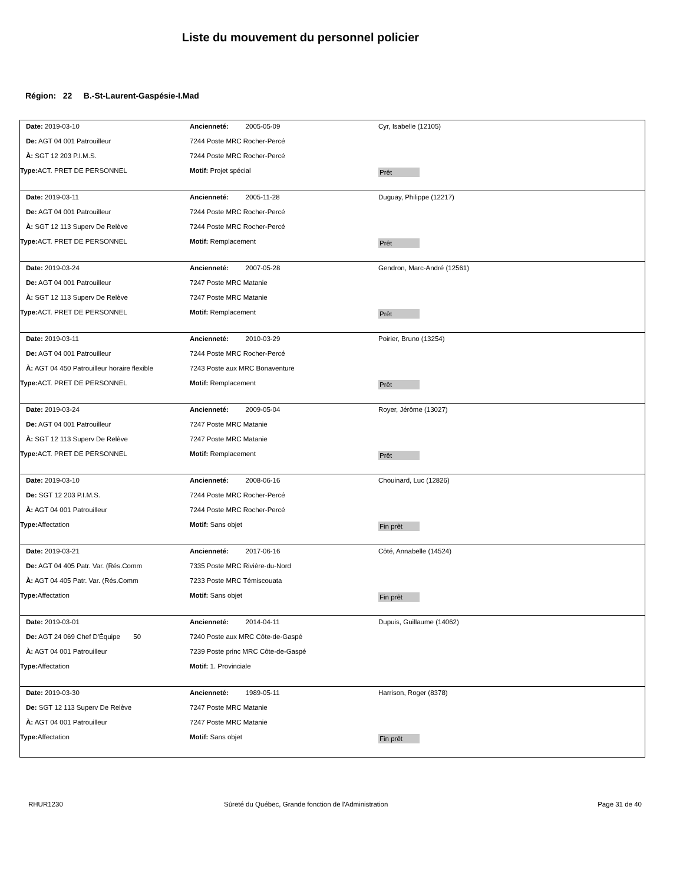Liste du mouvement du personnel policier
Région: 22 B.-St-Laurent-Gaspésie-I.Mad
Date: 2019-03-10 Ancienneté: 2005-05-09 Cyr, Isabelle (12105)
De: AGT 04 001 Patrouilleur 7244 Poste MRC Rocher-Percé
À: SGT 12 203 P.I.M.S. 7244 Poste MRC Rocher-Percé
Type: ACT. PRET DE PERSONNEL Motif: Projet spécial
Prêt
Date: 2019-03-11 Ancienneté: 2005-11-28 Duguay, Philippe (12217)
De: AGT 04 001 Patrouilleur 7244 Poste MRC Rocher-Percé
À: SGT 12 113 Superv De Relève 7244 Poste MRC Rocher-Percé
Type: ACT. PRET DE PERSONNEL Motif: Remplacement
Prêt
Date: 2019-03-24 Ancienneté: 2007-05-28 Gendron, Marc-André (12561)
De: AGT 04 001 Patrouilleur 7247 Poste MRC Matanie
À: SGT 12 113 Superv De Relève 7247 Poste MRC Matanie
Type: ACT. PRET DE PERSONNEL Motif: Remplacement
Prêt
Date: 2019-03-11 Ancienneté: 2010-03-29 Poirier, Bruno (13254)
De: AGT 04 001 Patrouilleur 7244 Poste MRC Rocher-Percé
À: AGT 04 450 Patrouilleur horaire flexible
7243 Poste aux MRC Bonaventure
Type: ACT. PRET DE PERSONNEL Motif: Remplacement
Prêt
Date: 2019-03-24 Ancienneté: 2009-05-04 Royer, Jérôme (13027)
De: AGT 04 001 Patrouilleur 7247 Poste MRC Matanie
À: SGT 12 113 Superv De Relève 7247 Poste MRC Matanie
Type: ACT. PRET DE PERSONNEL Motif: Remplacement
Prêt
Date: 2019-03-10 Ancienneté: 2008-06-16 Chouinard, Luc (12826)
De: SGT 12 203 P.I.M.S. 7244 Poste MRC Rocher-Percé
À: AGT 04 001 Patrouilleur 7244 Poste MRC Rocher-Percé
Type: Affectation Motif: Sans objet
Fin prêt
Date: 2019-03-21 Ancienneté: 2017-06-16 Côté, Annabelle (14524)
De: AGT 04 405 Patr. Var. (Rés.Comm 7335 Poste MRC Rivière-du-Nord
À: AGT 04 405 Patr. Var. (Rés.Comm 7233 Poste MRC Témiscouata
Type: Affectation Motif: Sans objet
Fin prêt
Date: 2019-03-01 Ancienneté: 2014-04-11 Dupuis, Guillaume (14062)
De: AGT 24 069 Chef D'Équipe 50 7240 Poste aux MRC Côte-de-Gaspé
À: AGT 04 001 Patrouilleur 7239 Poste princ MRC Côte-de-Gaspé
Type: Affectation Motif: 1. Provinciale
Date: 2019-03-30 Ancienneté: 1989-05-11 Harrison, Roger (8378)
De: SGT 12 113 Superv De Relève 7247 Poste MRC Matanie
À: AGT 04 001 Patrouilleur 7247 Poste MRC Matanie
Type: Affectation Motif: Sans objet
Fin prêt
RHUR1230 Sûreté du Québec, Grande fonction de l'Administration Page 31 de 40